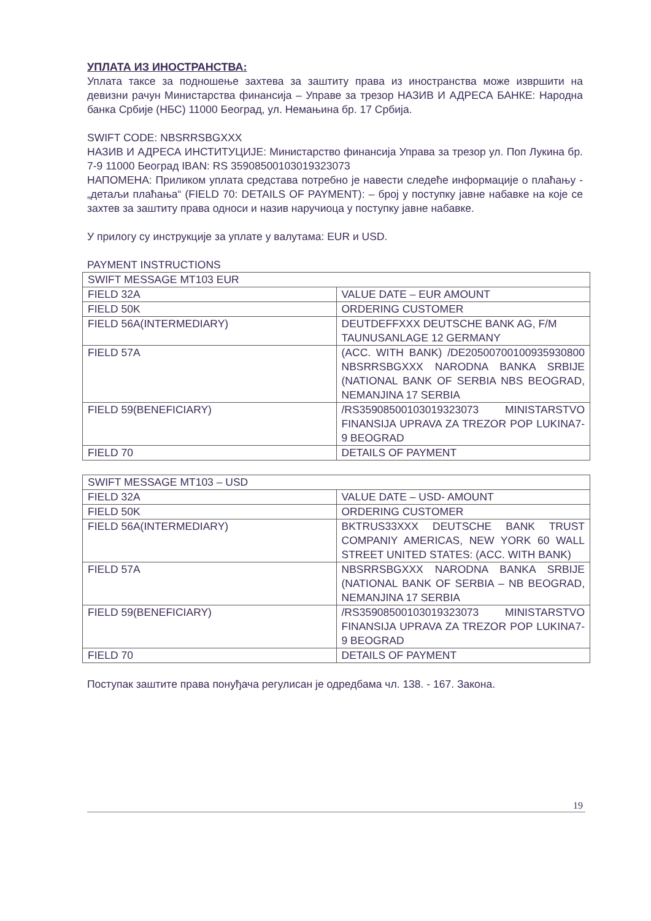УПЛАТА ИЗ ИНОСТРАНСТВА:
Уплата таксе за подношење захтева за заштиту права из иностранства може извршити на девизни рачун Министарства финансија – Управе за трезор НАЗИВ И АДРЕСА БАНКЕ: Народна банка Србије (НБС) 11000 Београд, ул. Немањина бр. 17 Србија.
SWIFT CODE: NBSRRSBGXXX
НАЗИВ И АДРЕСА ИНСТИТУЦИЈЕ: Министарство финансија Управа за трезор ул. Поп Лукина бр. 7-9 11000 Београд IBAN: RS 35908500103019323073
НАПОМЕНА: Приликом уплата средстава потребно је навести следеће информације о плаћању - „детаљи плаћања“ (FIELD 70: DETAILS OF PAYMENT): – број у поступку јавне набавке на које се захтев за заштиту права односи и назив наручиоца у поступку јавне набавке.
У прилогу су инструкције за уплате у валутама: EUR и USD.
PAYMENT INSTRUCTIONS
| SWIFT MESSAGE MT103 EUR | |
| FIELD 32A | VALUE DATE – EUR AMOUNT |
| FIELD 50K | ORDERING CUSTOMER |
| FIELD 56A(INTERMEDIARY) | DEUTDEFFXXX DEUTSCHE BANK AG, F/M TAUNUSANLAGE 12 GERMANY |
| FIELD 57A | (ACC. WITH BANK) /DE20500700100935930800 NBSRRSBGXXX NARODNA BANKA SRBIJE (NATIONAL BANK OF SERBIA NBS BEOGRAD, NEMANJINA 17 SERBIA |
| FIELD 59(BENEFICIARY) | /RS35908500103019323073 MINISTARSTVO FINANSIJA UPRAVA ZA TREZOR POP LUKINA7-9 BEOGRAD |
| FIELD 70 | DETAILS OF PAYMENT |
| SWIFT MESSAGE MT103 – USD | |
| FIELD 32A | VALUE DATE – USD- AMOUNT |
| FIELD 50K | ORDERING CUSTOMER |
| FIELD 56A(INTERMEDIARY) | BKTRUS33XXX DEUTSCHE BANK TRUST COMPANIY AMERICAS, NEW YORK 60 WALL STREET UNITED STATES: (ACC. WITH BANK) |
| FIELD 57A | NBSRRSBGXXX NARODNA BANKA SRBIJE (NATIONAL BANK OF SERBIA – NB BEOGRAD, NEMANJINA 17 SERBIA |
| FIELD 59(BENEFICIARY) | /RS35908500103019323073 MINISTARSTVO FINANSIJA UPRAVA ZA TREZOR POP LUKINA7-9 BEOGRAD |
| FIELD 70 | DETAILS OF PAYMENT |
Поступак заштите права понуђача регулисан је одредбама чл. 138. - 167. Закона.
19